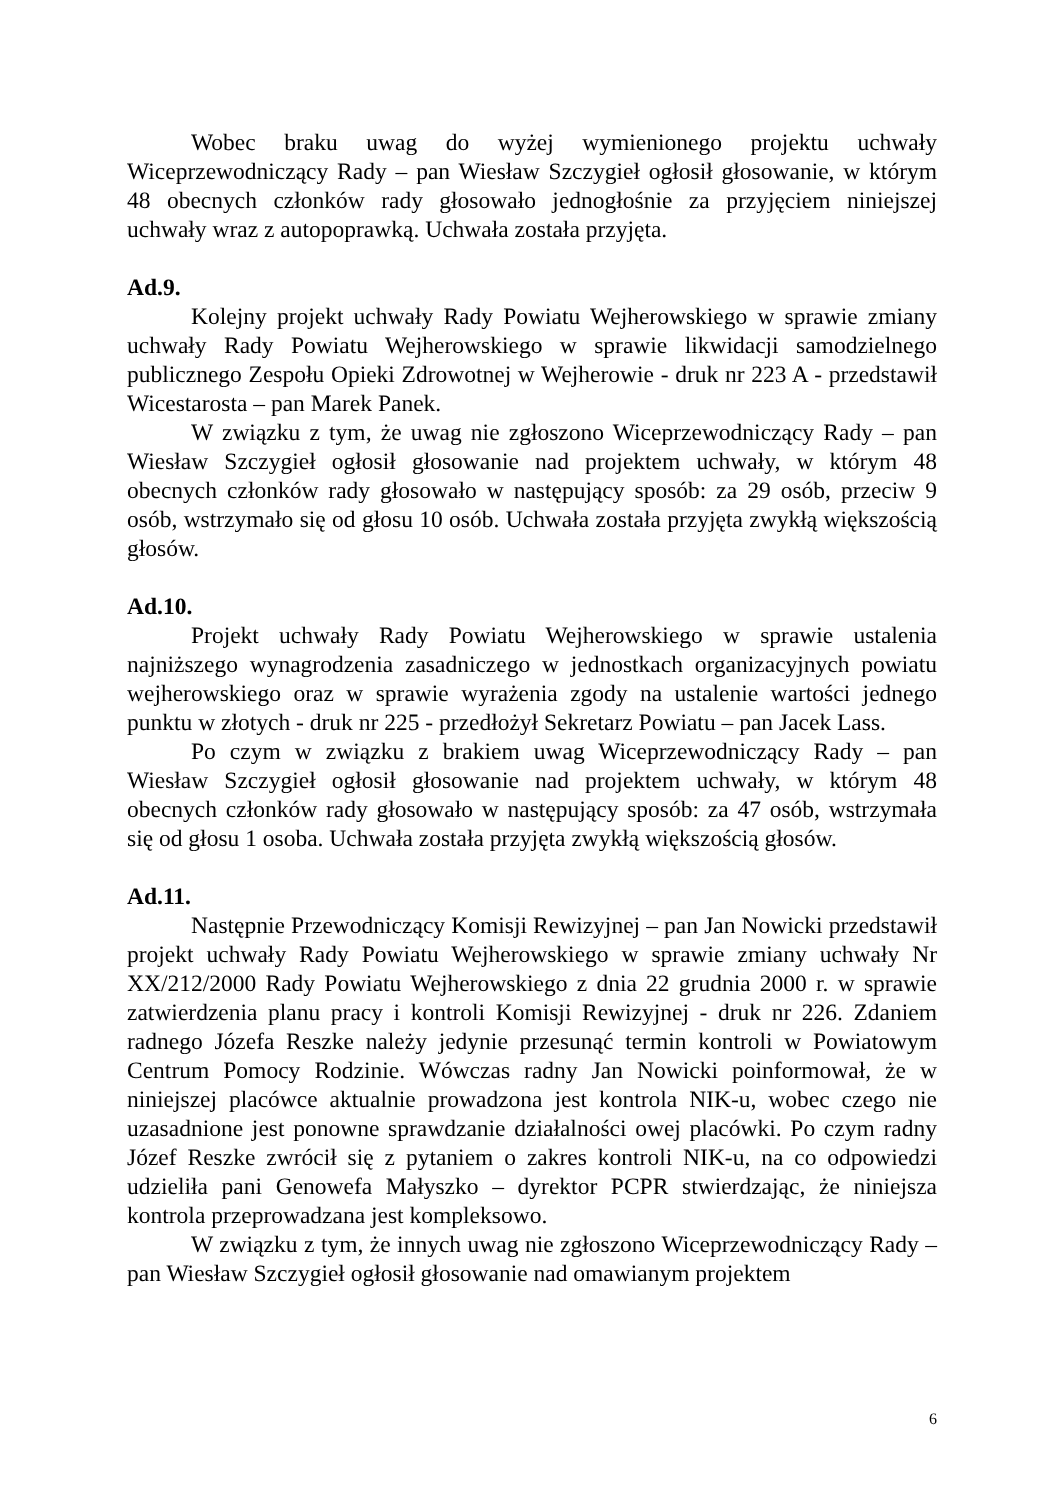Wobec braku uwag do wyżej wymienionego projektu uchwały Wiceprzewodniczący Rady – pan Wiesław Szczygieł ogłosił głosowanie, w którym 48 obecnych członków rady głosowało jednogłośnie za przyjęciem niniejszej uchwały wraz z autopoprawką. Uchwała została przyjęta.
Ad.9.
Kolejny projekt uchwały Rady Powiatu Wejherowskiego w sprawie zmiany uchwały Rady Powiatu Wejherowskiego w sprawie likwidacji samodzielnego publicznego Zespołu Opieki Zdrowotnej w Wejherowie - druk nr 223 A - przedstawił Wicestarosta – pan Marek Panek.
W związku z tym, że uwag nie zgłoszono Wiceprzewodniczący Rady – pan Wiesław Szczygieł ogłosił głosowanie nad projektem uchwały, w którym 48 obecnych członków rady głosowało w następujący sposób: za 29 osób, przeciw 9 osób, wstrzymało się od głosu 10 osób. Uchwała została przyjęta zwykłą większością głosów.
Ad.10.
Projekt uchwały Rady Powiatu Wejherowskiego w sprawie ustalenia najniższego wynagrodzenia zasadniczego w jednostkach organizacyjnych powiatu wejherowskiego oraz w sprawie wyrażenia zgody na ustalenie wartości jednego punktu w złotych - druk nr 225 - przedłożył Sekretarz Powiatu – pan Jacek Lass.
Po czym w związku z brakiem uwag Wiceprzewodniczący Rady – pan Wiesław Szczygieł ogłosił głosowanie nad projektem uchwały, w którym 48 obecnych członków rady głosowało w następujący sposób: za 47 osób, wstrzymała się od głosu 1 osoba. Uchwała została przyjęta zwykłą większością głosów.
Ad.11.
Następnie Przewodniczący Komisji Rewizyjnej – pan Jan Nowicki przedstawił projekt uchwały Rady Powiatu Wejherowskiego w sprawie zmiany uchwały Nr XX/212/2000 Rady Powiatu Wejherowskiego z dnia 22 grudnia 2000 r. w sprawie zatwierdzenia planu pracy i kontroli Komisji Rewizyjnej - druk nr 226. Zdaniem radnego Józefa Reszke należy jedynie przesunąć termin kontroli w Powiatowym Centrum Pomocy Rodzinie. Wówczas radny Jan Nowicki poinformował, że w niniejszej placówce aktualnie prowadzona jest kontrola NIK-u, wobec czego nie uzasadnione jest ponowne sprawdzanie działalności owej placówki. Po czym radny Józef Reszke zwrócił się z pytaniem o zakres kontroli NIK-u, na co odpowiedzi udzieliła pani Genowefa Małyszko – dyrektor PCPR stwierdzając, że niniejsza kontrola przeprowadzana jest kompleksowo.
W związku z tym, że innych uwag nie zgłoszono Wiceprzewodniczący Rady – pan Wiesław Szczygieł ogłosił głosowanie nad omawianym projektem
6